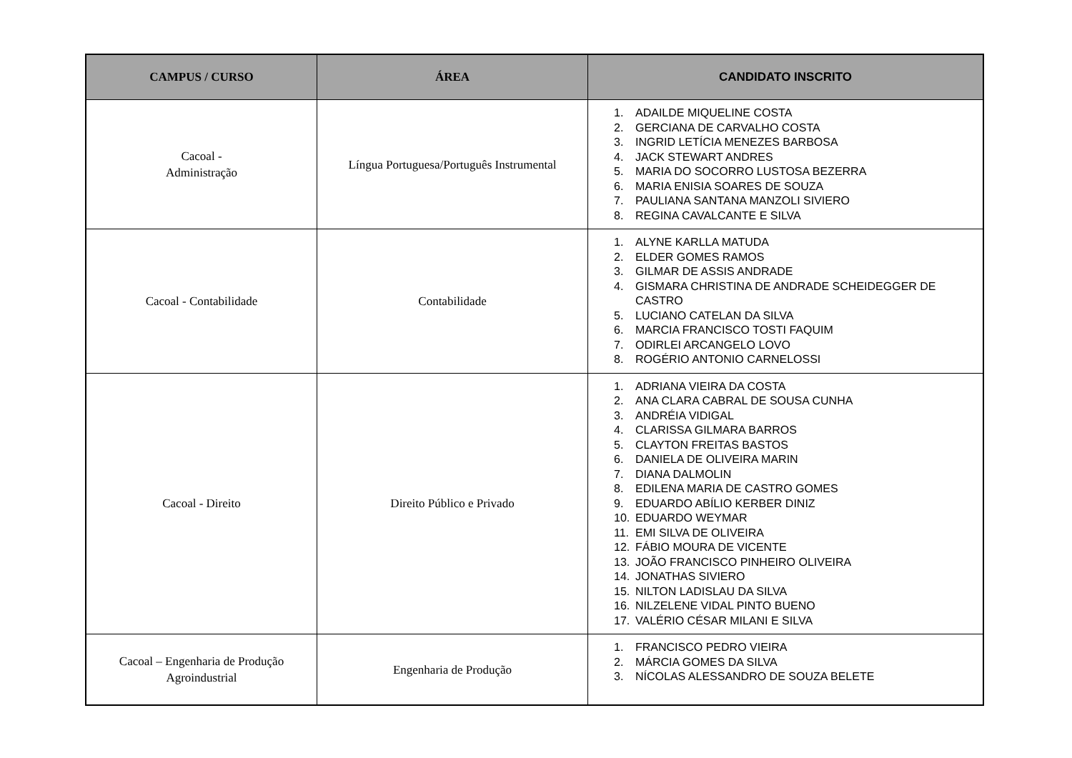| CAMPUS / CURSO | ÁREA | CANDIDATO INSCRITO |
| --- | --- | --- |
| Cacoal - Administração | Língua Portuguesa/Português Instrumental | 1. ADAILDE MIQUELINE COSTA 2. GERCIANA DE CARVALHO COSTA 3. INGRID LETÍCIA MENEZES BARBOSA 4. JACK STEWART ANDRES 5. MARIA DO SOCORRO LUSTOSA BEZERRA 6. MARIA ENISIA SOARES DE SOUZA 7. PAULIANA SANTANA MANZOLI SIVIERO 8. REGINA CAVALCANTE E SILVA |
| Cacoal - Contabilidade | Contabilidade | 1. ALYNE KARLLA MATUDA 2. ELDER GOMES RAMOS 3. GILMAR DE ASSIS ANDRADE 4. GISMARA CHRISTINA DE ANDRADE SCHEIDEGGER DE CASTRO 5. LUCIANO CATELAN DA SILVA 6. MARCIA FRANCISCO TOSTI FAQUIM 7. ODIRLEI ARCANGELO LOVO 8. ROGÉRIO ANTONIO CARNELOSSI |
| Cacoal - Direito | Direito Público e Privado | 1. ADRIANA VIEIRA DA COSTA 2. ANA CLARA CABRAL DE SOUSA CUNHA 3. ANDRÉIA VIDIGAL 4. CLARISSA GILMARA BARROS 5. CLAYTON FREITAS BASTOS 6. DANIELA DE OLIVEIRA MARIN 7. DIANA DALMOLIN 8. EDILENA MARIA DE CASTRO GOMES 9. EDUARDO ABÍLIO KERBER DINIZ 10. EDUARDO WEYMAR 11. EMI SILVA DE OLIVEIRA 12. FÁBIO MOURA DE VICENTE 13. JOÃO FRANCISCO PINHEIRO OLIVEIRA 14. JONATHAS SIVIERO 15. NILTON LADISLAU DA SILVA 16. NILZELENE VIDAL PINTO BUENO 17. VALÉRIO CÉSAR MILANI E SILVA |
| Cacoal – Engenharia de Produção Agroindustrial | Engenharia de Produção | 1. FRANCISCO PEDRO VIEIRA 2. MÁRCIA GOMES DA SILVA 3. NÍCOLAS ALESSANDRO DE SOUZA BELETE |